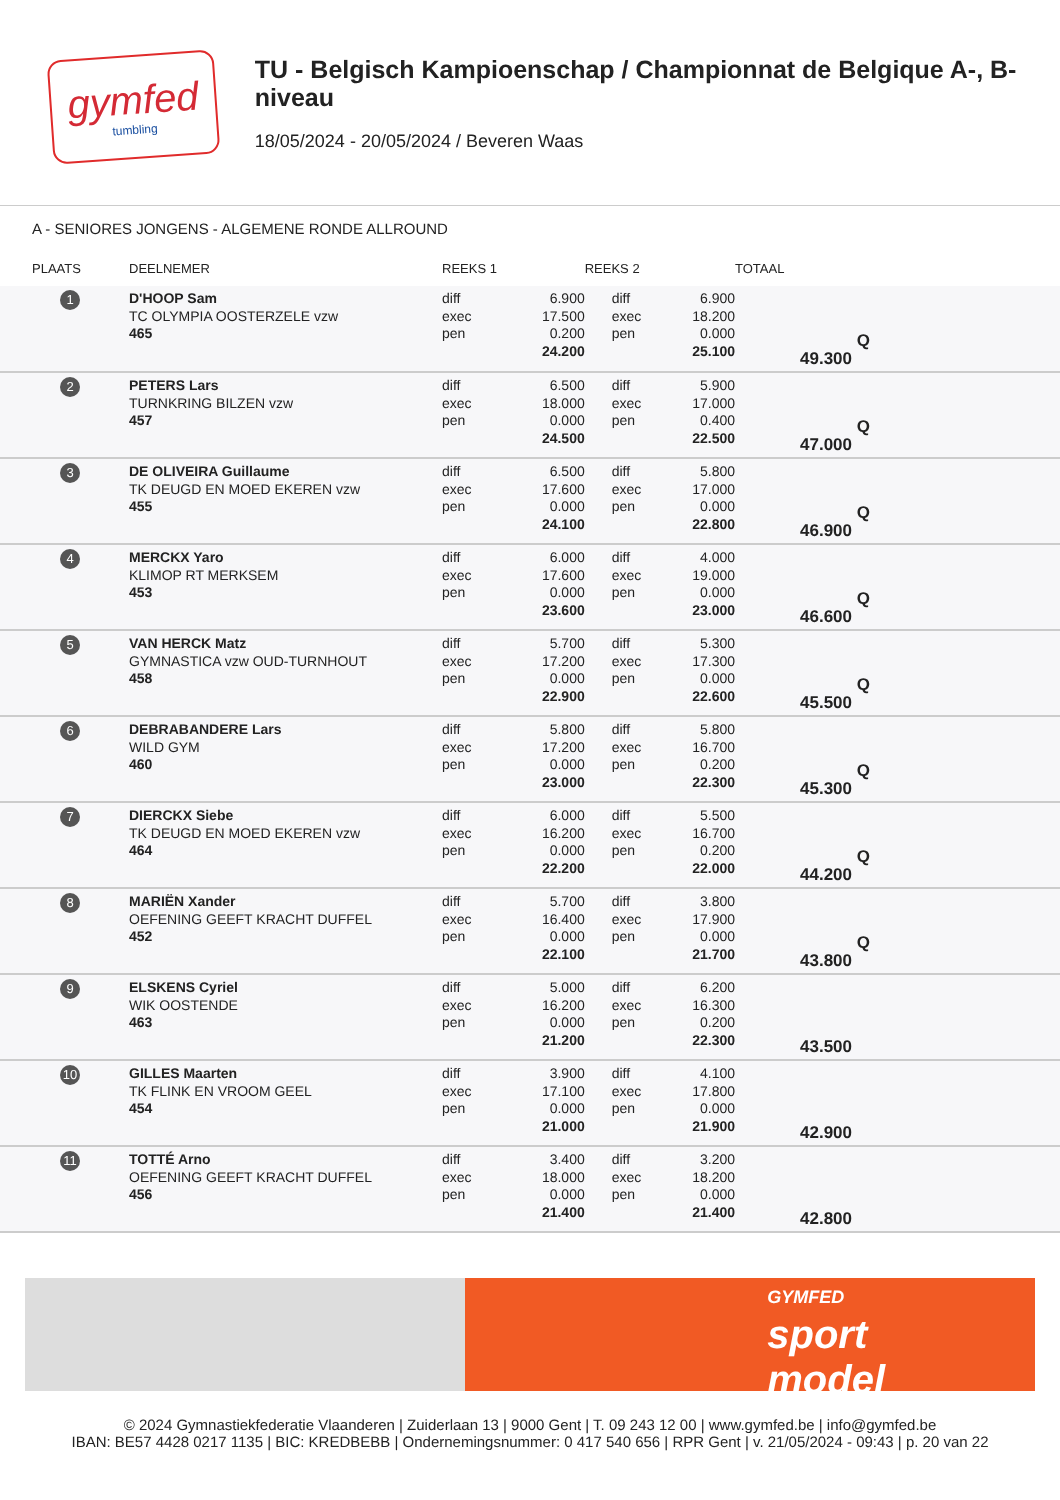gymfed
tumbling
TU - Belgisch Kampioenschap / Championnat de Belgique A-, B-niveau
18/05/2024 - 20/05/2024 / Beveren Waas
A - SENIORES JONGENS - ALGEMENE RONDE ALLROUND
| PLAATS | DEELNEMER | REEKS 1 | | REEKS 2 | | TOTAAL |
| --- | --- | --- | --- | --- | --- | --- |
| 1 | D'HOOP Sam TC OLYMPIA OOSTERZELE vzw 465 | diff exec pen | 6.900 17.500 0.200 24.200 | diff exec pen | 6.900 18.200 0.000 25.100 | Q 49.300 |
| 2 | PETERS Lars TURNKRING BILZEN vzw 457 | diff exec pen | 6.500 18.000 0.000 24.500 | diff exec pen | 5.900 17.000 0.400 22.500 | Q 47.000 |
| 3 | DE OLIVEIRA Guillaume TK DEUGD EN MOED EKEREN vzw 455 | diff exec pen | 6.500 17.600 0.000 24.100 | diff exec pen | 5.800 17.000 0.000 22.800 | Q 46.900 |
| 4 | MERCKX Yaro KLIMOP RT MERKSEM 453 | diff exec pen | 6.000 17.600 0.000 23.600 | diff exec pen | 4.000 19.000 0.000 23.000 | Q 46.600 |
| 5 | VAN HERCK Matz GYMNASTICA vzw OUD-TURNHOUT 458 | diff exec pen | 5.700 17.200 0.000 22.900 | diff exec pen | 5.300 17.300 0.000 22.600 | Q 45.500 |
| 6 | DEBRABANDERE Lars WILD GYM 460 | diff exec pen | 5.800 17.200 0.000 23.000 | diff exec pen | 5.800 16.700 0.200 22.300 | Q 45.300 |
| 7 | DIERCKX Siebe TK DEUGD EN MOED EKEREN vzw 464 | diff exec pen | 6.000 16.200 0.000 22.200 | diff exec pen | 5.500 16.700 0.200 22.000 | Q 44.200 |
| 8 | MARIËN Xander OEFENING GEEFT KRACHT DUFFEL 452 | diff exec pen | 5.700 16.400 0.000 22.100 | diff exec pen | 3.800 17.900 0.000 21.700 | Q 43.800 |
| 9 | ELSKENS Cyriel WIK OOSTENDE 463 | diff exec pen | 5.000 16.200 0.000 21.200 | diff exec pen | 6.200 16.300 0.200 22.300 | 43.500 |
| 10 | GILLES Maarten TK FLINK EN VROOM GEEL 454 | diff exec pen | 3.900 17.100 0.000 21.000 | diff exec pen | 4.100 17.800 0.000 21.900 | 42.900 |
| 11 | TOTTÉ Arno OEFENING GEEFT KRACHT DUFFEL 456 | diff exec pen | 3.400 18.000 0.000 21.400 | diff exec pen | 3.200 18.200 0.000 21.400 | 42.800 |
GYMFED
sport
model
© 2024 Gymnastiekfederatie Vlaanderen | Zuiderlaan 13 | 9000 Gent | T. 09 243 12 00 | www.gymfed.be | info@gymfed.be
IBAN: BE57 4428 0217 1135 | BIC: KREDBEBB | Ondernemingsnummer: 0 417 540 656 | RPR Gent | v. 21/05/2024 - 09:43 | p. 20 van 22